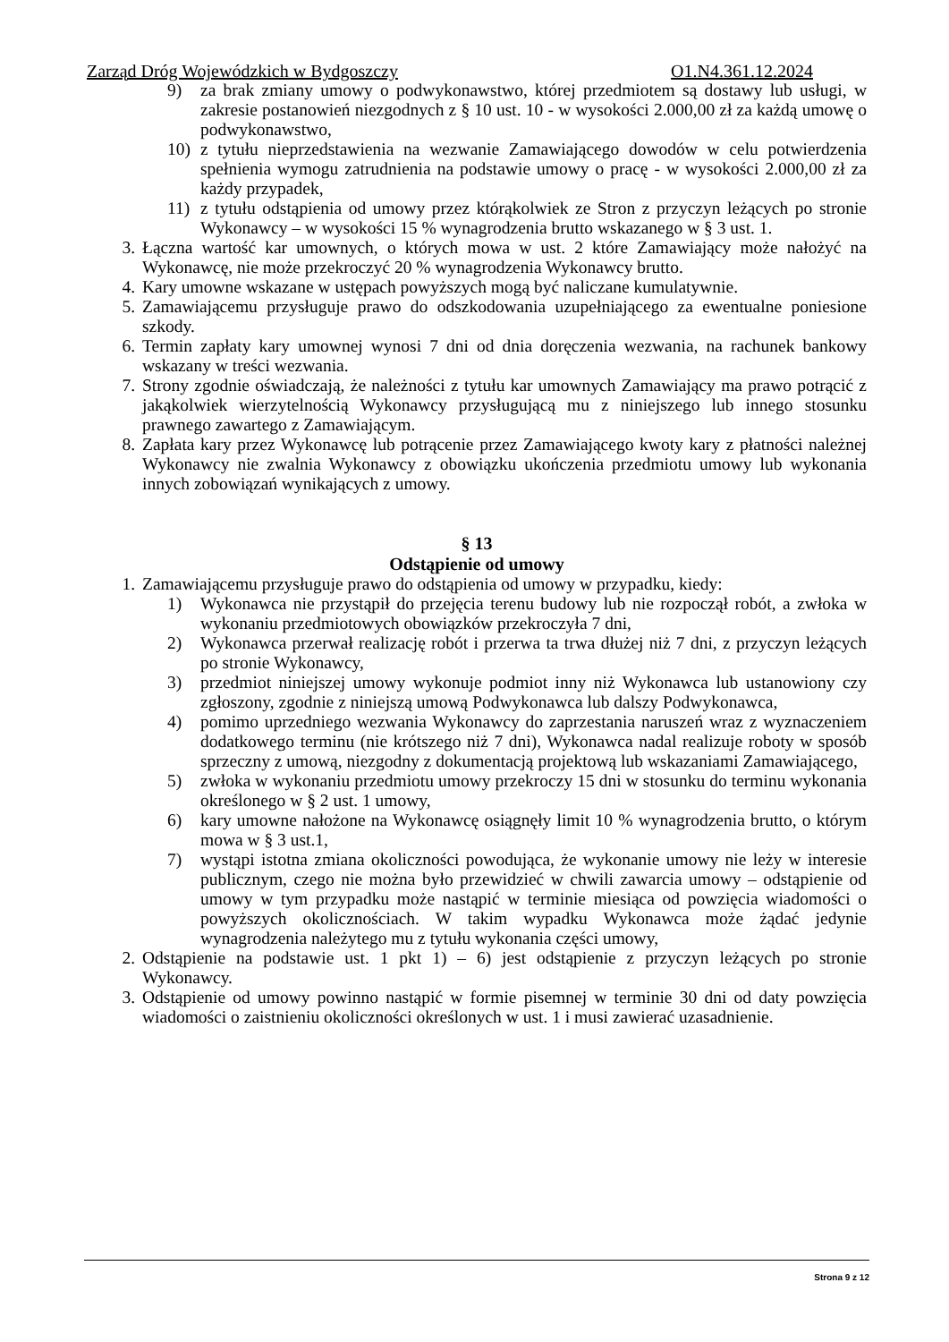Zarząd Dróg Wojewódzkich w Bydgoszczy O1.N4.361.12.2024
9) za brak zmiany umowy o podwykonawstwo, której przedmiotem są dostawy lub usługi, w zakresie postanowień niezgodnych z § 10 ust. 10 - w wysokości 2.000,00 zł za każdą umowę o podwykonawstwo,
10) z tytułu nieprzedstawienia na wezwanie Zamawiającego dowodów w celu potwierdzenia spełnienia wymogu zatrudnienia na podstawie umowy o pracę - w wysokości 2.000,00 zł za każdy przypadek,
11) z tytułu odstąpienia od umowy przez którąkolwiek ze Stron z przyczyn leżących po stronie Wykonawcy – w wysokości 15 % wynagrodzenia brutto wskazanego w § 3 ust. 1.
3. Łączna wartość kar umownych, o których mowa w ust. 2 które Zamawiający może nałożyć na Wykonawcę, nie może przekroczyć 20 % wynagrodzenia Wykonawcy brutto.
4. Kary umowne wskazane w ustępach powyższych mogą być naliczane kumulatywnie.
5. Zamawiającemu przysługuje prawo do odszkodowania uzupełniającego za ewentualne poniesione szkody.
6. Termin zapłaty kary umownej wynosi 7 dni od dnia doręczenia wezwania, na rachunek bankowy wskazany w treści wezwania.
7. Strony zgodnie oświadczają, że należności z tytułu kar umownych Zamawiający ma prawo potrącić z jakąkolwiek wierzytelnością Wykonawcy przysługującą mu z niniejszego lub innego stosunku prawnego zawartego z Zamawiającym.
8. Zapłata kary przez Wykonawcę lub potrącenie przez Zamawiającego kwoty kary z płatności należnej Wykonawcy nie zwalnia Wykonawcy z obowiązku ukończenia przedmiotu umowy lub wykonania innych zobowiązań wynikających z umowy.
§ 13
Odstąpienie od umowy
1. Zamawiającemu przysługuje prawo do odstąpienia od umowy w przypadku, kiedy:
1) Wykonawca nie przystąpił do przejęcia terenu budowy lub nie rozpoczął robót, a zwłoka w wykonaniu przedmiotowych obowiązków przekroczyła 7 dni,
2) Wykonawca przerwał realizację robót i przerwa ta trwa dłużej niż 7 dni, z przyczyn leżących po stronie Wykonawcy,
3) przedmiot niniejszej umowy wykonuje podmiot inny niż Wykonawca lub ustanowiony czy zgłoszony, zgodnie z niniejszą umową Podwykonawca lub dalszy Podwykonawca,
4) pomimo uprzedniego wezwania Wykonawcy do zaprzestania naruszeń wraz z wyznaczeniem dodatkowego terminu (nie krótszego niż 7 dni), Wykonawca nadal realizuje roboty w sposób sprzeczny z umową, niezgodny z dokumentacją projektową lub wskazaniami Zamawiającego,
5) zwłoka w wykonaniu przedmiotu umowy przekroczy 15 dni w stosunku do terminu wykonania określonego w § 2 ust. 1 umowy,
6) kary umowne nałożone na Wykonawcę osiągnęły limit 10 % wynagrodzenia brutto, o którym mowa w § 3 ust.1,
7) wystąpi istotna zmiana okoliczności powodująca, że wykonanie umowy nie leży w interesie publicznym, czego nie można było przewidzieć w chwili zawarcia umowy – odstąpienie od umowy w tym przypadku może nastąpić w terminie miesiąca od powzięcia wiadomości o powyższych okolicznościach. W takim wypadku Wykonawca może żądać jedynie wynagrodzenia należytego mu z tytułu wykonania części umowy,
2. Odstąpienie na podstawie ust. 1 pkt 1) – 6) jest odstąpienie z przyczyn leżących po stronie Wykonawcy.
3. Odstąpienie od umowy powinno nastąpić w formie pisemnej w terminie 30 dni od daty powzięcia wiadomości o zaistnieniu okoliczności określonych w ust. 1 i musi zawierać uzasadnienie.
Strona 9 z 12